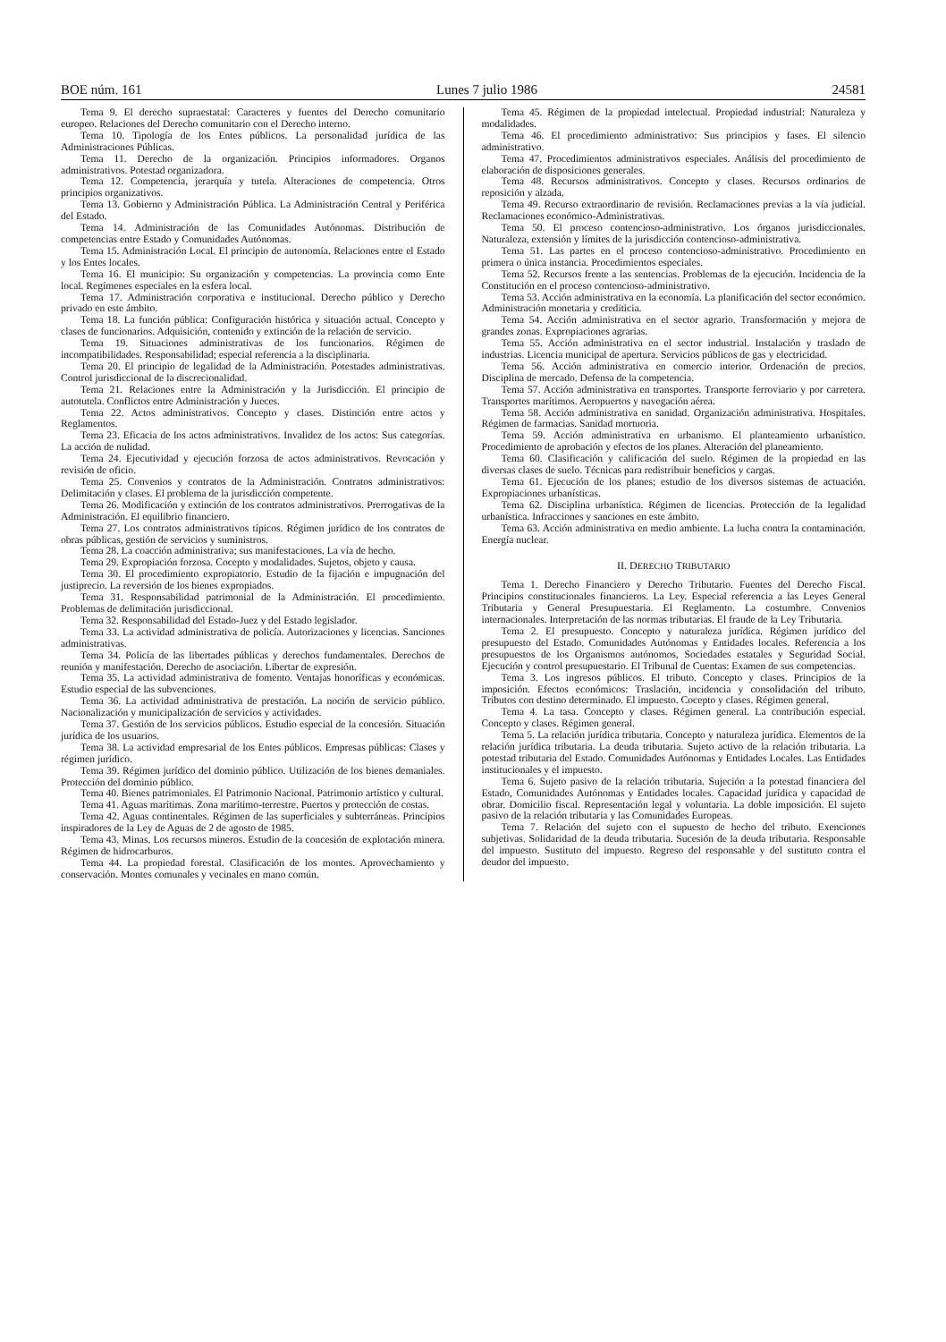BOE núm. 161 Lunes 7 julio 1986 24581
Tema 9. El derecho supraestatal: Caracteres y fuentes del Derecho comunitario europeo. Relaciones del Derecho comunitario con el Derecho interno.
Tema 10. Tipología de los Entes públicos. La personalidad jurídica de las Administraciones Públicas.
Tema 11. Derecho de la organización. Principios informadores. Organos administrativos. Potestad organizadora.
Tema 12. Competencia, jerarquía y tutela. Alteraciones de competencia. Otros principios organizativos.
Tema 13. Gobierno y Administración Pública. La Administración Central y Periférica del Estado.
Tema 14. Administración de las Comunidades Autónomas. Distribución de competencias entre Estado y Comunidades Autónomas.
Tema 15. Administración Local. El principio de autonomía. Relaciones entre el Estado y los Entes locales.
Tema 16. El municipio: Su organización y competencias. La provincia como Ente local. Regímenes especiales en la esfera local.
Tema 17. Administración corporativa e institucional. Derecho público y Derecho privado en este ámbito.
Tema 18. La función pública: Configuración histórica y situación actual. Concepto y clases de funcionarios. Adquisición, contenido y extinción de la relación de servicio.
Tema 19. Situaciones administrativas de los funcionarios. Régimen de incompatibilidades. Responsabilidad; especial referencia a la disciplinaria.
Tema 20. El principio de legalidad de la Administración. Potestades administrativas. Control jurisdiccional de la discrecionalidad.
Tema 21. Relaciones entre la Administración y la Jurisdicción. El principio de autotutela. Conflictos entre Administración y Jueces.
Tema 22. Actos administrativos. Concepto y clases. Distinción entre actos y Reglamentos.
Tema 23. Eficacia de los actos administrativos. Invalidez de los actos: Sus categorías. La acción de nulidad.
Tema 24. Ejecutividad y ejecución forzosa de actos administrativos. Revocación y revisión de oficio.
Tema 25. Convenios y contratos de la Administración. Contratos administrativos: Delimitación y clases. El problema de la jurisdicción competente.
Tema 26. Modificación y extinción de los contratos administrativos. Prerrogativas de la Administración. El equilibrio financiero.
Tema 27. Los contratos administrativos típicos. Régimen jurídico de los contratos de obras públicas, gestión de servicios y suministros.
Tema 28. La coacción administrativa; sus manifestaciones. La vía de hecho.
Tema 29. Expropiación forzosa. Cocepto y modalidades. Sujetos, objeto y causa.
Tema 30. El procedimiento expropiatorio. Estudio de la fijación e impugnación del justiprecio. La reversión de los bienes expropiados.
Tema 31. Responsabilidad patrimonial de la Administración. El procedimiento. Problemas de delimitación jurisdiccional.
Tema 32. Responsabilidad del Estado-Juez y del Estado legislador.
Tema 33. La actividad administrativa de policía. Autorizaciones y licencias. Sanciones administrativas.
Tema 34. Policía de las libertades públicas y derechos fundamentales. Derechos de reunión y manifestación. Derecho de asociación. Libertar de expresión.
Tema 35. La actividad administrativa de fomento. Ventajas honoríficas y económicas. Estudio especial de las subvenciones.
Tema 36. La actividad administrativa de prestación. La noción de servicio público. Nacionalización y municipalización de servicios y actividades.
Tema 37. Gestión de los servicios públicos. Estudio especial de la concesión. Situación jurídica de los usuarios.
Tema 38. La actividad empresarial de los Entes públicos. Empresas públicas: Clases y régimen jurídico.
Tema 39. Régimen jurídico del dominio público. Utilización de los bienes demaniales. Protección del dominio público.
Tema 40. Bienes patrimoniales. El Patrimonio Nacional. Patrimonio artístico y cultural.
Tema 41. Aguas marítimas. Zona marítimo-terrestre. Puertos y protección de costas.
Tema 42. Aguas continentales. Régimen de las superficiales y subterráneas. Principios inspiradores de la Ley de Aguas de 2 de agosto de 1985.
Tema 43. Minas. Los recursos mineros. Estudio de la concesión de explotación minera. Régimen de hidrocarburos.
Tema 44. La propiedad forestal. Clasificación de los montes. Aprovechamiento y conservación. Montes comunales y vecinales en mano común.
Tema 45. Régimen de la propiedad intelectual. Propiedad industrial: Naturaleza y modalidades.
Tema 46. El procedimiento administrativo: Sus principios y fases. El silencio administrativo.
Tema 47. Procedimientos administrativos especiales. Análisis del procedimiento de elaboración de disposiciones generales.
Tema 48. Recursos administrativos. Concepto y clases. Recursos ordinarios de reposición y alzada.
Tema 49. Recurso extraordinario de revisión. Reclamaciones previas a la vía judicial. Reclamaciones económico-Administrativas.
Tema 50. El proceso contencioso-administrativo. Los órganos jurisdiccionales. Naturaleza, extensión y límites de la jurisdicción contencioso-administrativa.
Tema 51. Las partes en el proceso contencioso-administrativo. Procedimiento en primera o única instancia. Procedimientos especiales.
Tema 52. Recursos frente a las sentencias. Problemas de la ejecución. Incidencia de la Constitución en el proceso contencioso-administrativo.
Tema 53. Acción administrativa en la economía. La planificación del sector económico. Administración monetaria y crediticia.
Tema 54. Acción administrativa en el sector agrario. Transformación y mejora de grandes zonas. Expropiaciones agrarias.
Tema 55. Acción administrativa en el sector industrial. Instalación y traslado de industrias. Licencia municipal de apertura. Servicios públicos de gas y electricidad.
Tema 56. Acción administrativa en comercio interior. Ordenación de precios. Disciplina de mercado. Defensa de la competencia.
Tema 57. Acción administrativa en transportes. Transporte ferroviario y por carretera. Transportes marítimos. Aeropuertos y navegación aérea.
Tema 58. Acción administrativa en sanidad. Organización administrativa. Hospitales. Régimen de farmacias. Sanidad mortuoria.
Tema 59. Acción administrativa en urbanismo. El planteamiento urbanístico. Procedimiento de aprobación y efectos de los planes. Alteración del planeamiento.
Tema 60. Clasificación y calificación del suelo. Régimen de la propiedad en las diversas clases de suelo. Técnicas para redistribuir beneficios y cargas.
Tema 61. Ejecución de los planes; estudio de los diversos sistemas de actuación. Expropiaciones urbanísticas.
Tema 62. Disciplina urbanística. Régimen de licencias. Protección de la legalidad urbanística. Infracciones y sanciones en este ámbito.
Tema 63. Acción administrativa en medio ambiente. La lucha contra la contaminación. Energía nuclear.
II. DERECHO TRIBUTARIO
Tema 1. Derecho Financiero y Derecho Tributario. Fuentes del Derecho Fiscal. Principios constitucionales financieros. La Ley. Especial referencia a las Leyes General Tributaria y General Presupuestaria. El Reglamento. La costumbre. Convenios internacionales. Interpretación de las normas tributarias. El fraude de la Ley Tributaria.
Tema 2. El presupuesto. Concepto y naturaleza jurídica. Régimen jurídico del presupuesto del Estado. Comunidades Autónomas y Entidades locales. Referencia a los presupuestos de los Organismos autónomos, Sociedades estatales y Seguridad Social. Ejecución y control presupuestario. El Tribunal de Cuentas: Examen de sus competencias.
Tema 3. Los ingresos públicos. El tributo. Concepto y clases. Principios de la imposición. Efectos económicos: Traslación, incidencia y consolidación del tributo. Tributos con destino determinado. El impuesto. Cocepto y clases. Régimen general.
Tema 4. La tasa. Concepto y clases. Régimen general. La contribución especial. Concepto y clases. Régimen general.
Tema 5. La relación jurídica tributaria. Concepto y naturaleza jurídica. Elementos de la relación jurídica tributaria. La deuda tributaria. Sujeto activo de la relación tributaria. La potestad tributaria del Estado. Comunidades Autónomas y Entidades Locales. Las Entidades institucionales y el impuesto.
Tema 6. Sujeto pasivo de la relación tributaria. Sujeción a la potestad financiera del Estado, Comunidades Autónomas y Entidades locales. Capacidad jurídica y capacidad de obrar. Domicilio fiscal. Representación legal y voluntaria. La doble imposición. El sujeto pasivo de la relación tributaria y las Comunidades Europeas.
Tema 7. Relación del sujeto con el supuesto de hecho del tributo. Exenciones subjetivas. Solidaridad de la deuda tributaria. Sucesión de la deuda tributaria. Responsable del impuesto. Sustituto del impuesto. Regreso del responsable y del sustituto contra el deudor del impuesto.